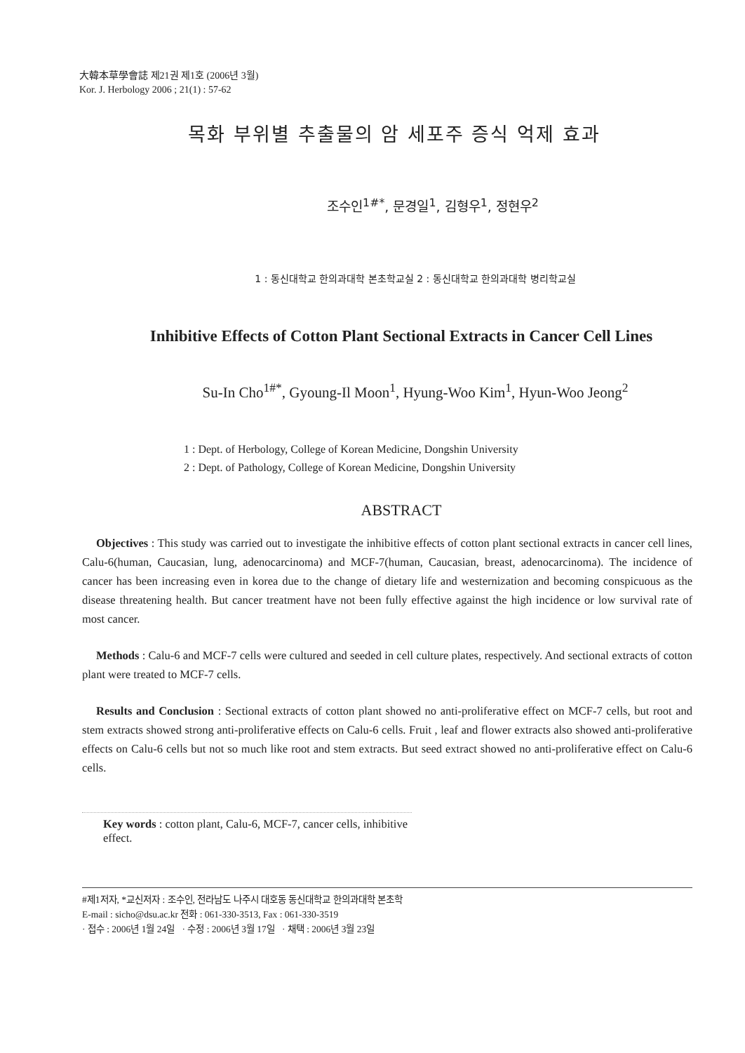大韓本草學會誌 제21권 제1호 (2006년 3월)
Kor. J. Herbology 2006 ; 21(1) : 57-62
목화 부위별 추출물의 암 세포주 증식 억제 효과
조수인<sup>1#*</sup>, 문경일<sup>1</sup>, 김형우<sup>1</sup>, 정현우<sup>2</sup>
1 : 동신대학교 한의과대학 본초학교실 2 : 동신대학교 한의과대학 병리학교실
Inhibitive Effects of Cotton Plant Sectional Extracts in Cancer Cell Lines
Su-In Cho<sup>1#*</sup>, Gyoung-Il Moon<sup>1</sup>, Hyung-Woo Kim<sup>1</sup>, Hyun-Woo Jeong<sup>2</sup>
1 : Dept. of Herbology, College of Korean Medicine, Dongshin University
2 : Dept. of Pathology, College of Korean Medicine, Dongshin University
ABSTRACT
Objectives : This study was carried out to investigate the inhibitive effects of cotton plant sectional extracts in cancer cell lines, Calu-6(human, Caucasian, lung, adenocarcinoma) and MCF-7(human, Caucasian, breast, adenocarcinoma). The incidence of cancer has been increasing even in korea due to the change of dietary life and westernization and becoming conspicuous as the disease threatening health. But cancer treatment have not been fully effective against the high incidence or low survival rate of most cancer.
Methods : Calu-6 and MCF-7 cells were cultured and seeded in cell culture plates, respectively. And sectional extracts of cotton plant were treated to MCF-7 cells.
Results and Conclusion : Sectional extracts of cotton plant showed no anti-proliferative effect on MCF-7 cells, but root and stem extracts showed strong anti-proliferative effects on Calu-6 cells. Fruit , leaf and flower extracts also showed anti-proliferative effects on Calu-6 cells but not so much like root and stem extracts. But seed extract showed no anti-proliferative effect on Calu-6 cells.
Key words : cotton plant, Calu-6, MCF-7, cancer cells, inhibitive effect.
#제1저자, *교신저자 : 조수인, 전라남도 나주시 대호동 동신대학교 한의과대학 본초학
E-mail : sicho@dsu.ac.kr 전화 : 061-330-3513, Fax : 061-330-3519
· 접수 : 2006년 1월 24일 · 수정 : 2006년 3월 17일 · 채택 : 2006년 3월 23일